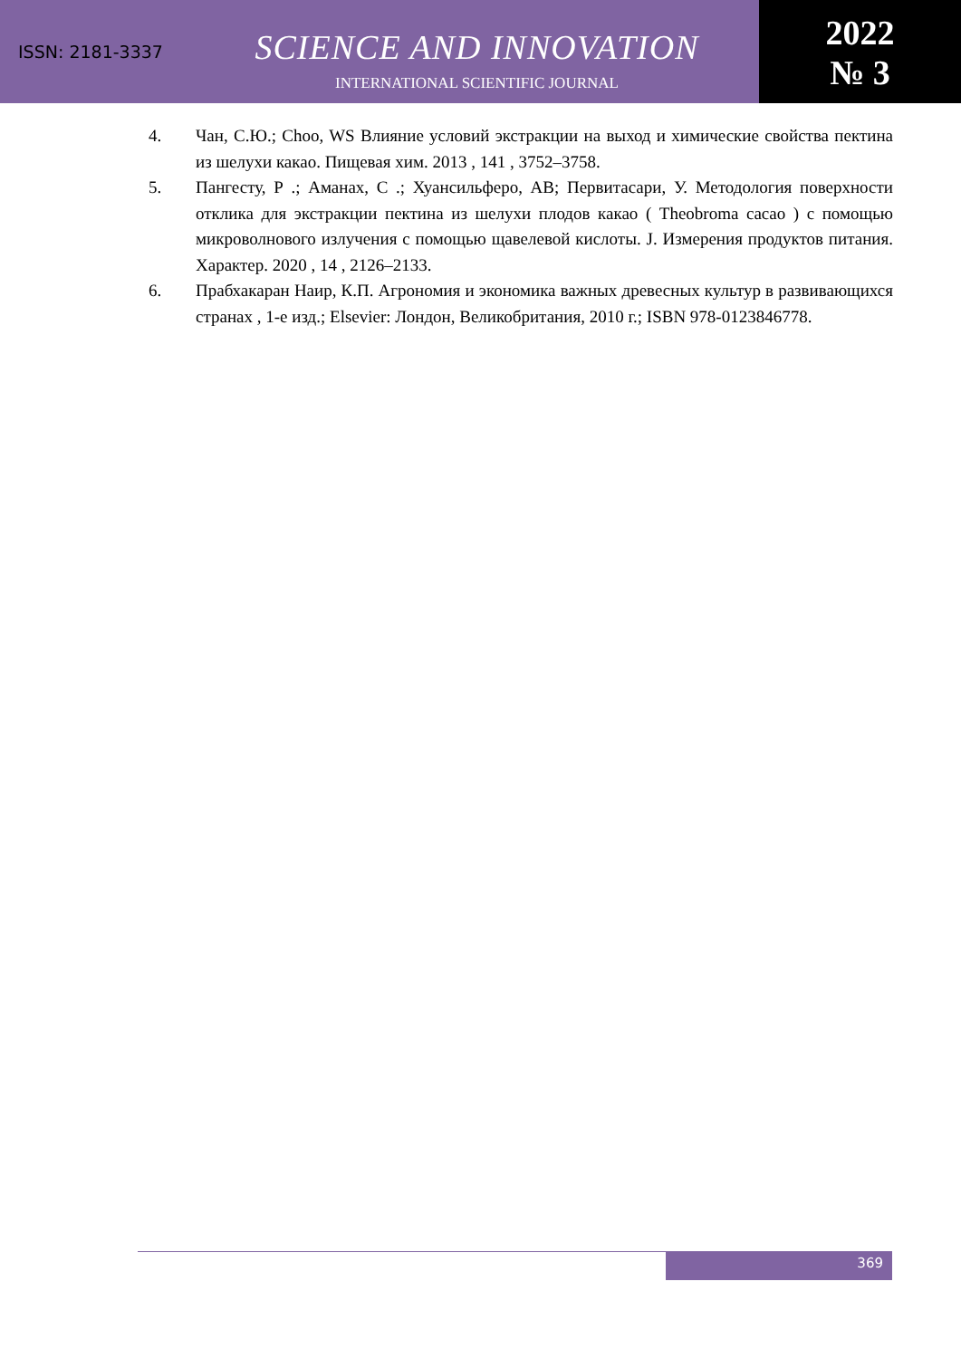ISSN: 2181-3337
SCIENCE AND INNOVATION
INTERNATIONAL SCIENTIFIC JOURNAL
2022
№ 3
4. Чан, С.Ю.; Choo, WS Влияние условий экстракции на выход и химические свойства пектина из шелухи какао. Пищевая хим. 2013 , 141 , 3752–3758.
5. Пангесту, Р .; Аманах, С .; Хуансильферо, АВ; Первитасари, У. Методология поверхности отклика для экстракции пектина из шелухи плодов какао ( Theobroma cacao ) с помощью микроволнового излучения с помощью щавелевой кислоты. J. Измерения продуктов питания. Характер. 2020 , 14 , 2126–2133.
6. Прабхакаран Наир, К.П. Агрономия и экономика важных древесных культур в развивающихся странах , 1-е изд.; Elsevier: Лондон, Великобритания, 2010 г.; ISBN 978-0123846778.
369